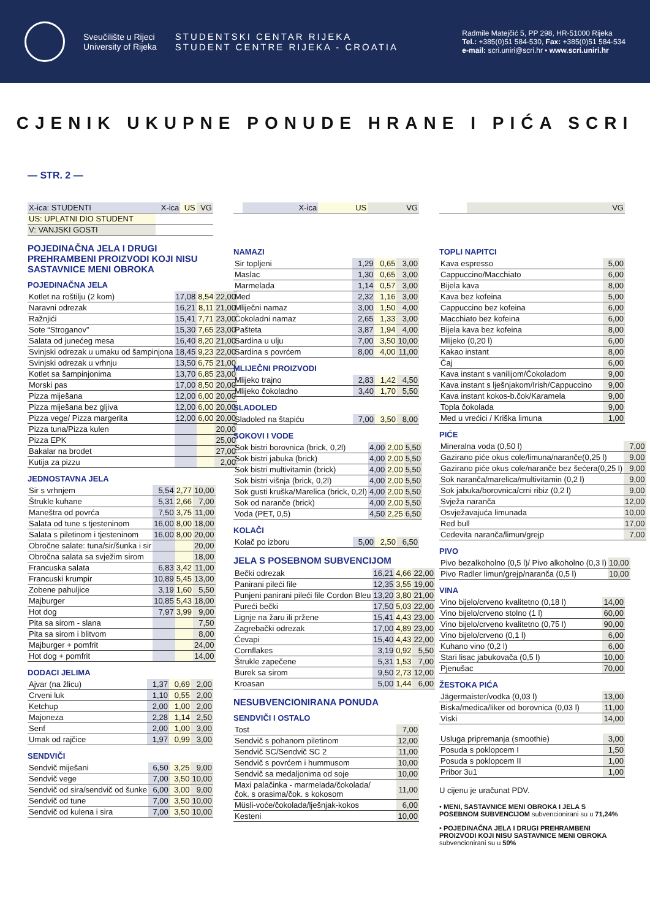Sveučilište u Rijeci
University of Rijeka
STUDENTSKI CENTAR RIJEKA
STUDENT CENTRE RIJEKA - CROATIA
Radmile Matejčić 5, PP 298, HR-51000 Rijeka
Tel.: +385(0)51 584-530, Fax: +385(0)51 584-534
e-mail: scri.uniri@scri.hr • www.scri.uniri.hr
CJENIK UKUPNE PONUDE HRANE I PIĆA SCRI
— STR. 2 —
| X-ica: STUDENTI | X-ica | US | VG |
| US: UPLATNI DIO STUDENT | | | |
| V: VANJSKI GOSTI | | | |
POJEDINAČNA JELA I DRUGI PREHRAMBENI PROIZVODI KOJI NISU SASTAVNICE MENI OBROKA
POJEDINAČNA JELA
| Kotlet na roštilju (2 kom) | 17,08 | 8,54 | 22,00 |
| Naravni odrezak | 16,21 | 8,11 | 21,00 |
| Ražnjići | 15,41 | 7,71 | 23,00 |
| Sote “Stroganov” | 15,30 | 7,65 | 23,00 |
| Salata od junećeg mesa | 16,40 | 8,20 | 21,00 |
| Svinjski odrezak u umaku od šampinjona | 18,45 | 9,23 | 22,00 |
| Svinjski odrezak u vrhnju | 13,50 | 6,75 | 21,00 |
| Kotlet sa šampinjonima | 13,70 | 6,85 | 23,00 |
| Morski pas | 17,00 | 8,50 | 20,00 |
| Pizza miješana | 12,00 | 6,00 | 20,00 |
| Pizza miješana bez gljiva | 12,00 | 6,00 | 20,00 |
| Pizza vege/ Pizza margerita | 12,00 | 6,00 | 20,00 |
| Pizza tuna/Pizza kulen | | | 20,00 |
| Pizza EPK | | | 25,00 |
| Bakalar na brodet | | | 27,00 |
| Kutija za pizzu | | | 2,00 |
JEDNOSTAVNA JELA
| Sir s vrhnjem | 5,54 | 2,77 | 10,00 |
| Štrukle kuhane | 5,31 | 2,66 | 7,00 |
| Maneštra od povrća | 7,50 | 3,75 | 11,00 |
| Salata od tune s tjesteninom | 16,00 | 8,00 | 18,00 |
| Salata s piletinom i tjesteninom | 16,00 | 8,00 | 20,00 |
| Obročne salate: tuna/sir/šunka i sir | | | 20,00 |
| Obročna salata sa svježim sirom | | | 18,00 |
| Francuska salata | 6,83 | 3,42 | 11,00 |
| Francuski krumpir | 10,89 | 5,45 | 13,00 |
| Zobene pahuljice | 3,19 | 1,60 | 5,50 |
| Majburger | 10,85 | 5,43 | 18,00 |
| Hot dog | 7,97 | 3,99 | 9,00 |
| Pita sa sirom - slana | | | 7,50 |
| Pita sa sirom i blitvom | | | 8,00 |
| Majburger + pomfrit | | | 24,00 |
| Hot dog + pomfrit | | | 14,00 |
DODACI JELIMA
| Ajvar (na žlicu) | 1,37 | 0,69 | 2,00 |
| Crveni luk | 1,10 | 0,55 | 2,00 |
| Ketchup | 2,00 | 1,00 | 2,00 |
| Majoneza | 2,28 | 1,14 | 2,50 |
| Senf | 2,00 | 1,00 | 3,00 |
| Umak od rajčice | 1,97 | 0,99 | 3,00 |
SENDVIČI
| Sendvič miješani | 6,50 | 3,25 | 9,00 |
| Sendvič vege | 7,00 | 3,50 | 10,00 |
| Sendvič od sira/sendvič od šunke | 6,00 | 3,00 | 9,00 |
| Sendvič od tune | 7,00 | 3,50 | 10,00 |
| Sendvič od kulena i sira | 7,00 | 3,50 | 10,00 |
| | X-ica | US | VG |
NAMAZI
| Sir topljeni | 1,29 | 0,65 | 3,00 |
| Maslac | 1,30 | 0,65 | 3,00 |
| Marmelada | 1,14 | 0,57 | 3,00 |
| Med | 2,32 | 1,16 | 3,00 |
| Mliječni namaz | 3,00 | 1,50 | 4,00 |
| Čokoladni namaz | 2,65 | 1,33 | 3,00 |
| Pašteta | 3,87 | 1,94 | 4,00 |
| Sardina u ulju | 7,00 | 3,50 | 10,00 |
| Sardina s povrćem | 8,00 | 4,00 | 11,00 |
MLIJEČNI PROIZVODI
| Mlijeko trajno | 2,83 | 1,42 | 4,50 |
| Mlijeko čokoladno | 3,40 | 1,70 | 5,50 |
SLADOLED
| Sladoled na štapiću | 7,00 | 3,50 | 8,00 |
SOKOVI I VODE
| Sok bistri borovnica (brick, 0,2l) | 4,00 | 2,00 | 5,50 |
| Sok bistri jabuka (brick) | 4,00 | 2,00 | 5,50 |
| Sok bistri multivitamin (brick) | 4,00 | 2,00 | 5,50 |
| Sok bistri višnja (brick, 0,2l) | 4,00 | 2,00 | 5,50 |
| Sok gusti kruška/Marelica (brick, 0,2l) | 4,00 | 2,00 | 5,50 |
| Sok od naranče (brick) | 4,00 | 2,00 | 5,50 |
| Voda (PET, 0,5) | 4,50 | 2,25 | 6,50 |
KOLAČI
| Kolač po izboru | 5,00 | 2,50 | 6,50 |
JELA S POSEBNOM SUBVENCIJOM
| Bečki odrezak | 16,21 | 4,66 | 22,00 |
| Panirani pileći file | 12,35 | 3,55 | 19,00 |
| Punjeni panirani pileći file Cordon Bleu | 13,20 | 3,80 | 21,00 |
| Pureći bečki | 17,50 | 5,03 | 22,00 |
| Lignje na žaru ili pržene | 15,41 | 4,43 | 23,00 |
| Zagrebački odrezak | 17,00 | 4,89 | 23,00 |
| Ćevapi | 15,40 | 4,43 | 22,00 |
| Cornflakes | 3,19 | 0,92 | 5,50 |
| Štrukle zapečene | 5,31 | 1,53 | 7,00 |
| Burek sa sirom | 9,50 | 2,73 | 12,00 |
| Kroasan | 5,00 | 1,44 | 6,00 |
NESUBVENCIONIRANA PONUDA
SENDVIČI I OSTALO
| Tost | 7,00 |
| Sendvič s pohanom piletinom | 12,00 |
| Sendvič SC/Sendvič SC 2 | 11,00 |
| Sendvič s povrćem i hummusom | 10,00 |
| Sendvič sa medaljonima od soje | 10,00 |
| Maxi palačinka - marmelada/čokolada/ čok. s orasima/čok. s kokosom | 11,00 |
| Müsli-voće/čokolada/lješnjak-kokos | 6,00 |
| Kesteni | 10,00 |
| | VG |
TOPLI NAPITCI
| Kava espresso | 5,00 |
| Cappuccino/Macchiato | 6,00 |
| Bijela kava | 8,00 |
| Kava bez kofeina | 5,00 |
| Cappuccino bez kofeina | 6,00 |
| Macchiato bez kofeina | 6,00 |
| Bijela kava bez kofeina | 8,00 |
| Mlijeko (0,20 l) | 6,00 |
| Kakao instant | 8,00 |
| Čaj | 6,00 |
| Kava instant s vanilijom/Čokoladom | 9,00 |
| Kava instant s lješnjakom/Irish/Cappuccino | 9,00 |
| Kava instant kokos-b.čok/Karamela | 9,00 |
| Topla čokolada | 9,00 |
| Med u vrećici / Kriška limuna | 1,00 |
PIĆE
| Mineralna voda (0,50 l) | 7,00 |
| Gazirano piće okus cole/limuna/naranče(0,25 l) | 9,00 |
| Gazirano piće okus cole/naranče bez šećera(0,25 l) | 9,00 |
| Sok naranča/marelica/multivitamin (0,2 l) | 9,00 |
| Sok jabuka/borovnica/crni ribiz (0,2 l) | 9,00 |
| Svježa naranča | 12,00 |
| Osvježavajuća limunada | 10,00 |
| Red bull | 17,00 |
| Cedevita naranča/limun/grejp | 7,00 |
PIVO
| Pivo bezalkoholno (0,5 l)/ Pivo alkoholno (0,3 l) | 10,00 |
| Pivo Radler limun/grejp/naranča (0,5 l) | 10,00 |
VINA
| Vino bijelo/crveno kvalitetno (0,18 l) | 14,00 |
| Vino bijelo/crveno stolno (1 l) | 60,00 |
| Vino bijelo/crveno kvalitetno (0,75 l) | 90,00 |
| Vino bijelo/crveno (0,1 l) | 6,00 |
| Kuhano vino (0,2 l) | 6,00 |
| Stari lisac jabukovača (0,5 l) | 10,00 |
| Pjenušac | 70,00 |
ŽESTOKA PIĆA
| Jägermaister/vodka (0,03 l) | 13,00 |
| Biska/medica/liker od borovnica (0,03 l) | 11,00 |
| Viski | 14,00 |
| Usluga pripremanja (smoothie) | 3,00 |
| Posuda s poklopcem I | 1,50 |
| Posuda s poklopcem II | 1,00 |
| Pribor 3u1 | 1,00 |
U cijenu je uračunat PDV.
• MENI, SASTAVNICE MENI OBROKA I JELA S POSEBNOM SUBVENCIJOM subvencionirani su u 71,24%
• POJEDINAČNA JELA I DRUGI PREHRAMBENI PROIZVODI KOJI NISU SASTAVNICE MENI OBROKA subvencionirani su u 50%